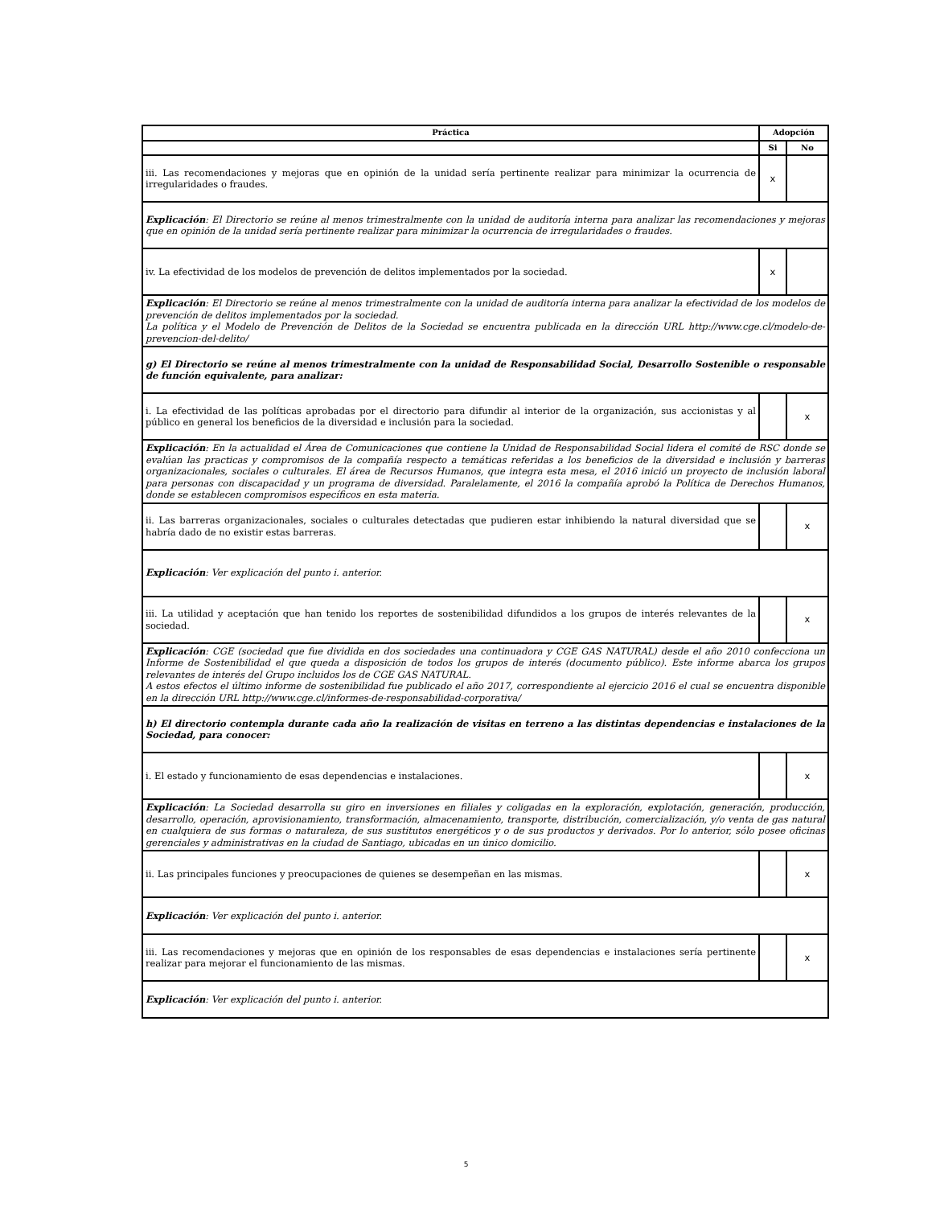| Práctica | Adopción | |
| --- | --- | --- |
| | Si | No |
| iii. Las recomendaciones y mejoras que en opinión de la unidad sería pertinente realizar para minimizar la ocurrencia de irregularidades o fraudes. | x | |
| Explicación : El Directorio se reúne al menos trimestralmente con la unidad de auditoría interna para analizar las recomendaciones y mejoras que en opinión de la unidad sería pertinente realizar para minimizar la ocurrencia de irregularidades o fraudes. | | |
| iv. La efectividad de los modelos de prevención de delitos implementados por la sociedad. | x | |
| Explicación : El Directorio se reúne al menos trimestralmente con la unidad de auditoría interna para analizar la efectividad de los modelos de prevención de delitos implementados por la sociedad. La política y el Modelo de Prevención de Delitos de la Sociedad se encuentra publicada en la dirección URL http://www.cge.cl/modelo-de-prevencion-del-delito/ | | |
| g) El Directorio se reúne al menos trimestralmente con la unidad de Responsabilidad Social, Desarrollo Sostenible o responsable de función equivalente, para analizar: | | |
| i. La efectividad de las políticas aprobadas por el directorio para difundir al interior de la organización, sus accionistas y al público en general los beneficios de la diversidad e inclusión para la sociedad. | | x |
| Explicación : En la actualidad el Área de Comunicaciones que contiene la Unidad de Responsabilidad Social lidera el comité de RSC donde se evalúan las practicas y compromisos de la compañía respecto a temáticas referidas a los beneficios de la diversidad e inclusión y barreras organizacionales, sociales o culturales. El área de Recursos Humanos, que integra esta mesa, el 2016 inició un proyecto de inclusión laboral para personas con discapacidad y un programa de diversidad. Paralelamente, el 2016 la compañía aprobó la Política de Derechos Humanos, donde se establecen compromisos específicos en esta materia. | | |
| ii. Las barreras organizacionales, sociales o culturales detectadas que pudieren estar inhibiendo la natural diversidad que se habría dado de no existir estas barreras. | | x |
| Explicación : Ver explicación del punto i. anterior. | | |
| iii. La utilidad y aceptación que han tenido los reportes de sostenibilidad difundidos a los grupos de interés relevantes de la sociedad. | | x |
| Explicación : CGE (sociedad que fue dividida en dos sociedades una continuadora y CGE GAS NATURAL) desde el año 2010 confecciona un Informe de Sostenibilidad el que queda a disposición de todos los grupos de interés (documento público). Este informe abarca los grupos relevantes de interés del Grupo incluidos los de CGE GAS NATURAL. A estos efectos el último informe de sostenibilidad fue publicado el año 2017, correspondiente al ejercicio 2016 el cual se encuentra disponible en la dirección URL http://www.cge.cl/informes-de-responsabilidad-corporativa/ | | |
| h) El directorio contempla durante cada año la realización de visitas en terreno a las distintas dependencias e instalaciones de la Sociedad, para conocer: | | |
| i. El estado y funcionamiento de esas dependencias e instalaciones. | | x |
| Explicación : La Sociedad desarrolla su giro en inversiones en filiales y coligadas en la exploración, explotación, generación, producción, desarrollo, operación, aprovisionamiento, transformación, almacenamiento, transporte, distribución, comercialización, y/o venta de gas natural en cualquiera de sus formas o naturaleza, de sus sustitutos energéticos y o de sus productos y derivados. Por lo anterior, sólo posee oficinas gerenciales y administrativas en la ciudad de Santiago, ubicadas en un único domicilio. | | |
| ii. Las principales funciones y preocupaciones de quienes se desempeñan en las mismas. | | x |
| Explicación : Ver explicación del punto i. anterior. | | |
| iii. Las recomendaciones y mejoras que en opinión de los responsables de esas dependencias e instalaciones sería pertinente realizar para mejorar el funcionamiento de las mismas. | | x |
| Explicación : Ver explicación del punto i. anterior. | | |
5